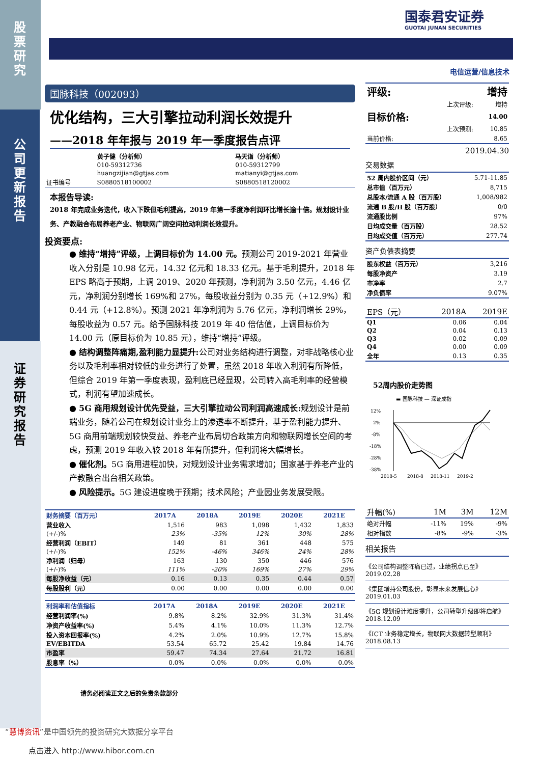股票研究
公司更新报告
证券研究报告
国泰君安证券
GUOTAI JUNAN SECURITIES
电信运营/信息技术
国脉科技（002093）
优化结构，三大引擎拉动利润长效提升
——2018 年年报与 2019 年一季度报告点评
| | 黄子健（分析师） | 马天诣（分析师） |
| | 010-59312736 | 010-59312799 |
| | huangzijian@gtjas.com | matianyi@gtjas.com |
| 证书编号 | S0880518100002 | S0880518120002 |
本报告导读:
2018 年完成业务迭代，收入下跌但毛利提高，2019 年第一季度净利润环比增长逾十倍。规划设计业务、产教融合布局养老产业、物联网广阔空间拉动利润长效提升。
投资要点:
● 维持“增持”评级，上调目标价为 14.00 元。预测公司 2019-2021 年营业收入分别是 10.98 亿元，14.32 亿元和 18.33 亿元。基于毛利提升，2018 年 EPS 略高于预期，上调 2019、2020 年预测，净利润为 3.50 亿元，4.46 亿元，净利润分别增长 169%和 27%，每股收益分别为 0.35 元（+12.9%）和 0.44 元（+12.8%）。预测 2021 年净利润为 5.76 亿元，净利润增长 29%，每股收益为 0.57 元。给予国脉科技 2019 年 40 倍估值，上调目标价为 14.00 元（原目标价为 10.85 元），维持“增持”评级。
● 结构调整阵痛期,盈利能力显提升: 公司对业务结构进行调整，对非战略核心业务以及毛利率相对较低的业务进行了处置，虽然 2018 年收入利润有所降低，但综合 2019 年第一季度表现，盈利底已经显现，公司转入高毛利率的经营模式，利润有望加速成长。
● 5G 商用规划设计优先受益，三大引擎拉动公司利润高速成长: 规划设计是前端业务，随着公司在规划设计业务上的渗透率不断提升，基于盈利能力提升、5G 商用前端规划较快受益、养老产业布局切合政策方向和物联网增长空间的考虑，预测 2019 年收入较 2018 年有所提升，但利润将大幅增长。
● 催化剂。5G 商用进程加快，对规划设计业务需求增加；国家基于养老产业的产教融合出台相关政策。
● 风险提示。5G 建设进度晚于预期；技术风险；产业园业务发展受限。
| 财务摘要（百万元） | 2017A | 2018A | 2019E | 2020E | 2021E |
| --- | --- | --- | --- | --- | --- |
| 营业收入 | 1,516 | 983 | 1,098 | 1,432 | 1,833 |
| (+/-)% | 23% | -35% | 12% | 30% | 28% |
| 经营利润（EBIT） | 149 | 81 | 361 | 448 | 575 |
| (+/-)% | 152% | -46% | 346% | 24% | 28% |
| 净利润（归母） | 163 | 130 | 350 | 446 | 576 |
| (+/-)% | 111% | -20% | 169% | 27% | 29% |
| 每股净收益（元） | 0.16 | 0.13 | 0.35 | 0.44 | 0.57 |
| 每股股利（元） | 0.00 | 0.00 | 0.00 | 0.00 | 0.00 |
| 利润率和估值指标 | 2017A | 2018A | 2019E | 2020E | 2021E |
| --- | --- | --- | --- | --- | --- |
| 经营利润率(%) | 9.8% | 8.2% | 32.9% | 31.3% | 31.4% |
| 净资产收益率(%) | 5.4% | 4.1% | 10.0% | 11.3% | 12.7% |
| 投入资本回报率(%) | 4.2% | 2.0% | 10.9% | 12.7% | 15.8% |
| EV/EBITDA | 53.54 | 65.72 | 25.42 | 19.84 | 14.76 |
| 市盈率 | 59.47 | 74.34 | 27.64 | 21.72 | 16.81 |
| 股息率（%） | 0.0% | 0.0% | 0.0% | 0.0% | 0.0% |
请务必阅读正文之后的免责条款部分
| 评级: | | 增持 |
| | 上次评级: | 增持 |
| 目标价格: | | 14.00 |
| | 上次预测: | 10.85 |
| 当前价格: | | 8.65 |
2019.04.30
交易数据
| 52 周内股价区间（元） | 5.71-11.85 |
| 总市值（百万元） | 8,715 |
| 总股本/流通 A 股（百万股） | 1,008/982 |
| 流通 B 股/H 股（百万股） | 0/0 |
| 流通股比例 | 97% |
| 日均成交量（百万股） | 28.52 |
| 日均成交值（百万元） | 277.74 |
资产负债表摘要
| 股东权益（百万元） | 3,216 |
| 每股净资产 | 3.19 |
| 市净率 | 2.7 |
| 净负债率 | 9.07% |
| EPS（元） | 2018A | 2019E |
| Q1 | 0.06 | 0.04 |
| Q2 | 0.04 | 0.13 |
| Q3 | 0.02 | 0.09 |
| Q4 | 0.00 | 0.09 |
| 全年 | 0.13 | 0.35 |
52周内股价走势图
▬ 国脉科技 — 深证成指
12%
2%
-8%
-18%
-28%
-38%
2018-5
2018-8
2018-11
2019-2
| 升幅(%) | 1M | 3M | 12M |
| 绝对升幅 | -11% | 19% | -9% |
| 相对指数 | -8% | -9% | -3% |
相关报告
《公司结构调整阵痛已过，业绩拐点已至》2019.02.28
《集团增持公司股份，彰显未来发展信心》2019.01.03
《5G 规划设计难度提升，公司转型升级即将启航》2018.12.09
《ICT 业务稳定增长，物联网大数据转型顺利》2018.08.13
“慧博资讯”是中国领先的投资研究大数据分享平台
点击进入 http://www.hibor.com.cn